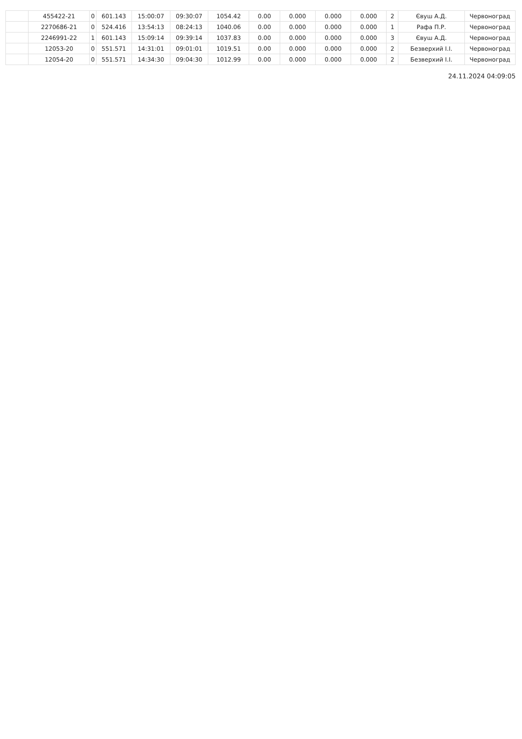| | 455422-21 | 0 | 601.143 | 15:00:07 | 09:30:07 | 1054.42 | 0.00 | 0.000 | 0.000 | 0.000 | 2 | Євуш А.Д. | Червоноград |
| | 2270686-21 | 0 | 524.416 | 13:54:13 | 08:24:13 | 1040.06 | 0.00 | 0.000 | 0.000 | 0.000 | 1 | Рафа П.Р. | Червоноград |
| | 2246991-22 | 1 | 601.143 | 15:09:14 | 09:39:14 | 1037.83 | 0.00 | 0.000 | 0.000 | 0.000 | 3 | Євуш А.Д. | Червоноград |
| | 12053-20 | 0 | 551.571 | 14:31:01 | 09:01:01 | 1019.51 | 0.00 | 0.000 | 0.000 | 0.000 | 2 | Безверхий І.І. | Червоноград |
| | 12054-20 | 0 | 551.571 | 14:34:30 | 09:04:30 | 1012.99 | 0.00 | 0.000 | 0.000 | 0.000 | 2 | Безверхий І.І. | Червоноград |
24.11.2024 04:09:05